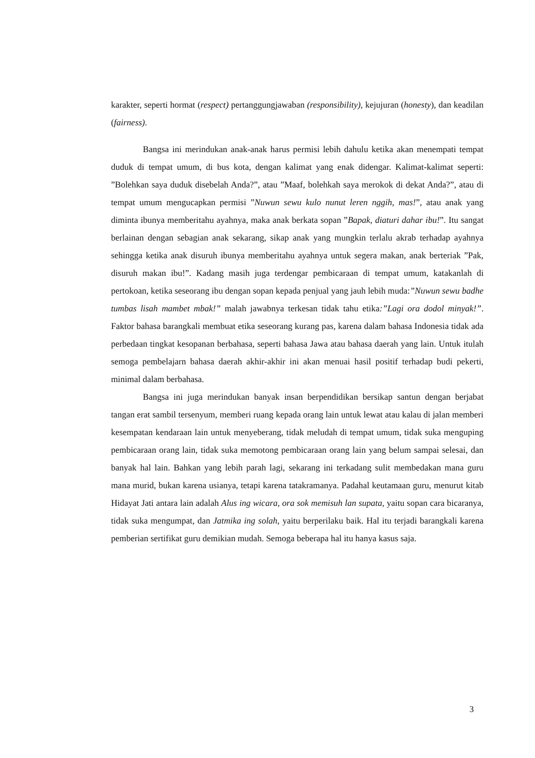karakter, seperti hormat (respect) pertanggungjawaban (responsibility), kejujuran (honesty), dan keadilan (fairness).
Bangsa ini merindukan anak-anak harus permisi lebih dahulu ketika akan menempati tempat duduk di tempat umum, di bus kota, dengan kalimat yang enak didengar. Kalimat-kalimat seperti: ”Bolehkan saya duduk disebelah Anda?”, atau ”Maaf, bolehkah saya merokok di dekat Anda?”, atau di tempat umum mengucapkan permisi ”Nuwun sewu kulo nunut leren nggih, mas!”, atau anak yang diminta ibunya memberitahu ayahnya, maka anak berkata sopan ”Bapak, diaturi dahar ibu!”. Itu sangat berlainan dengan sebagian anak sekarang, sikap anak yang mungkin terlalu akrab terhadap ayahnya sehingga ketika anak disuruh ibunya memberitahu ayahnya untuk segera makan, anak berteriak ”Pak, disuruh makan ibu!”. Kadang masih juga terdengar pembicaraan di tempat umum, katakanlah di pertokoan, ketika seseorang ibu dengan sopan kepada penjual yang jauh lebih muda:”Nuwun sewu badhe tumbas lisah mambet mbak!” malah jawabnya terkesan tidak tahu etika:”Lagi ora dodol minyak!”. Faktor bahasa barangkali membuat etika seseorang kurang pas, karena dalam bahasa Indonesia tidak ada perbedaan tingkat kesopanan berbahasa, seperti bahasa Jawa atau bahasa daerah yang lain. Untuk itulah semoga pembelajarn bahasa daerah akhir-akhir ini akan menuai hasil positif terhadap budi pekerti, minimal dalam berbahasa.
Bangsa ini juga merindukan banyak insan berpendidikan bersikap santun dengan berjabat tangan erat sambil tersenyum, memberi ruang kepada orang lain untuk lewat atau kalau di jalan memberi kesempatan kendaraan lain untuk menyeberang, tidak meludah di tempat umum, tidak suka menguping pembicaraan orang lain, tidak suka memotong pembicaraan orang lain yang belum sampai selesai, dan banyak hal lain. Bahkan yang lebih parah lagi, sekarang ini terkadang sulit membedakan mana guru mana murid, bukan karena usianya, tetapi karena tatakramanya. Padahal keutamaan guru, menurut kitab Hidayat Jati antara lain adalah Alus ing wicara, ora sok memisuh lan supata, yaitu sopan cara bicaranya, tidak suka mengumpat, dan Jatmika ing solah, yaitu berperilaku baik. Hal itu terjadi barangkali karena pemberian sertifikat guru demikian mudah. Semoga beberapa hal itu hanya kasus saja.
3